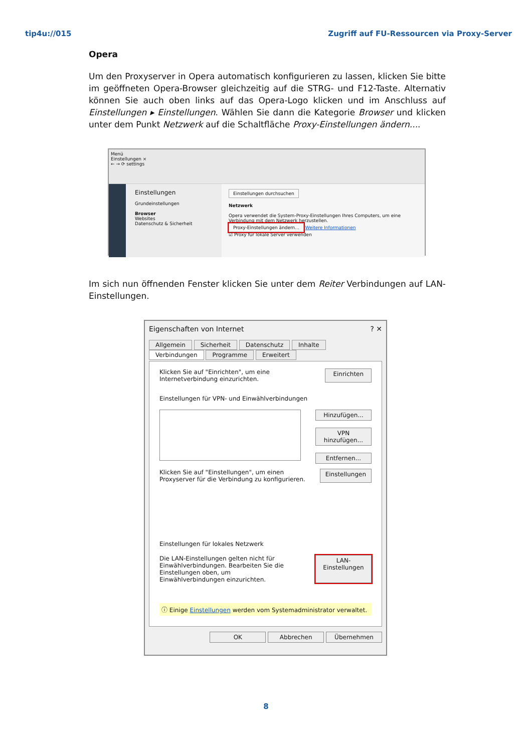tip4u://015 Zugriff auf FU-Ressourcen via Proxy-Server
Opera
Um den Proxyserver in Opera automatisch konfigurieren zu lassen, klicken Sie bitte im ge­öffneten Opera-Browser gleichzeitig auf die STRG- und F12-Taste. Alternativ können Sie auch oben links auf das Opera-Logo klicken und im Anschluss auf Einstellungen ▸ Einstel­lungen. Wählen Sie dann die Kategorie Browser und klicken unter dem Punkt Netzwerk auf die Schaltfläche Proxy-Einstellungen ändern....
Menü
Einstellungen ×
← → ⟳ settings
Einstellungen
Grundeinstellungen
Browser
Websites
Datenschutz & Sicherheit
Einstellungen durchsuchen
Netzwerk
Opera verwendet die System-Proxy-Einstellungen Ihres Computers, um eine Verbindung mit dem Netzwerk herzustellen.
Proxy-Einstellungen ändern... Weitere Informationen
☑ Proxy für lokale Server verwenden
Im sich nun öffnenden Fenster klicken Sie unter dem Reiter Verbindungen auf LAN-Einstellungen.
Eigenschaften von Internet ? ✕
Allgemein Sicherheit Datenschutz Inhalte
Verbindungen Programme Erweitert
Klicken Sie auf "Einrichten", um eine Internetverbindung einzurichten.
Einrichten
Einstellungen für VPN- und Einwählverbindungen
Hinzufügen...
VPN hinzufügen...
Entfernen...
Klicken Sie auf "Einstellungen", um einen Proxyserver für die Verbindung zu konfigurieren.
Einstellungen
Einstellungen für lokales Netzwerk
Die LAN-Einstellungen gelten nicht für Einwählverbindungen. Bearbeiten Sie die Einstellungen oben, um Einwählverbindungen einzurichten.
LAN-Einstellungen
ⓘ Einige Einstellungen werden vom Systemadministrator verwaltet.
OK Abbrechen Übernehmen
8